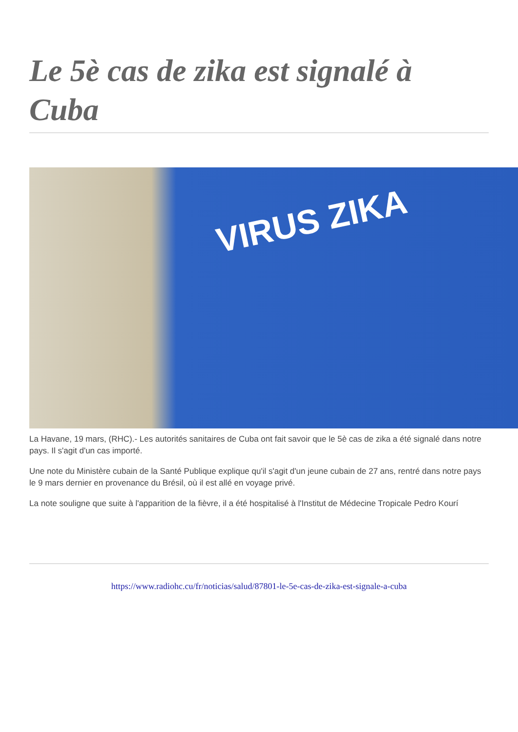Le 5è cas de zika est signalé à Cuba
VIRUS ZIKA
La Havane, 19 mars, (RHC).- Les autorités sanitaires de Cuba ont fait savoir que le 5è cas de zika a été signalé dans notre pays. Il s'agit d'un cas importé.
Une note du Ministère cubain de la Santé Publique explique qu'il s'agit d'un jeune cubain de 27 ans, rentré dans notre pays le 9 mars dernier en provenance du Brésil, où il est allé en voyage privé.
La note souligne que suite à l'apparition de la fièvre, il a été hospitalisé à l'Institut de Médecine Tropicale Pedro Kourí
https://www.radiohc.cu/fr/noticias/salud/87801-le-5e-cas-de-zika-est-signale-a-cuba